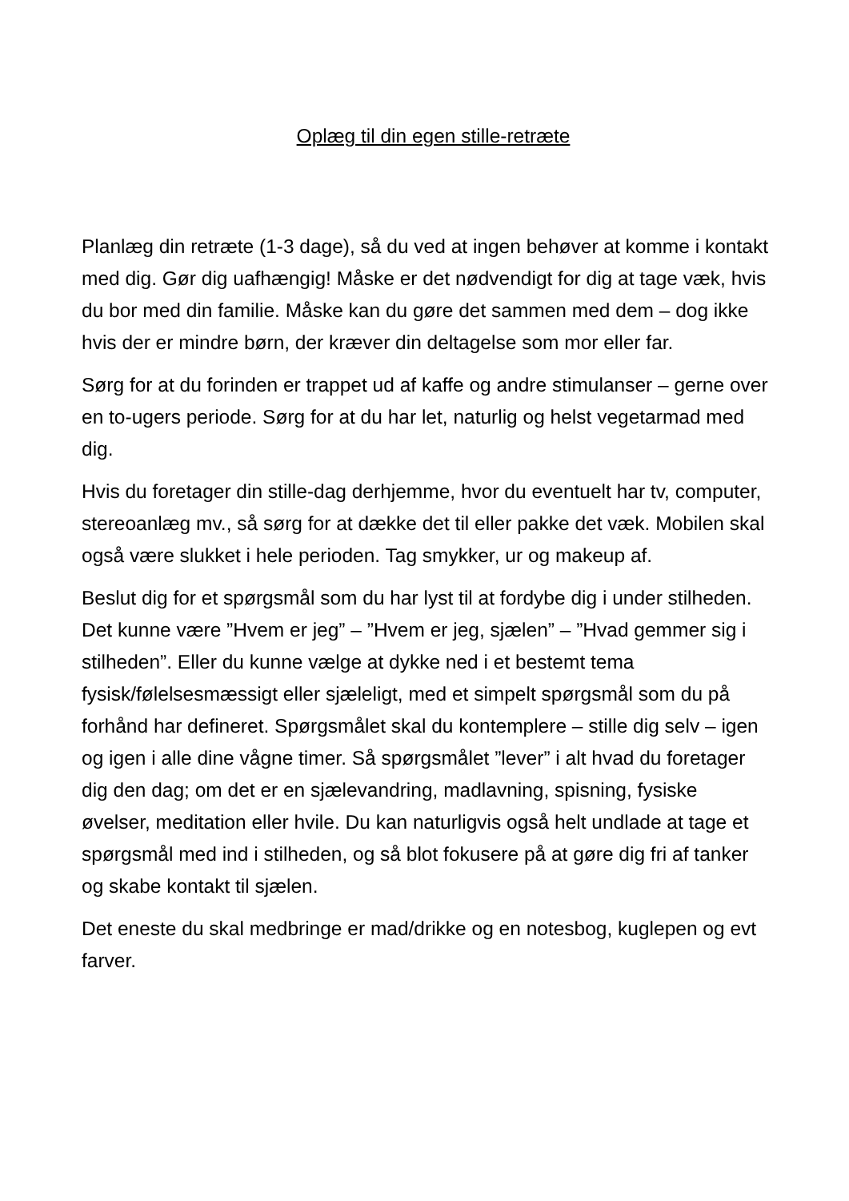Oplæg til din egen stille-retræte
Planlæg din retræte (1-3 dage), så du ved at ingen behøver at komme i kontakt med dig. Gør dig uafhængig! Måske er det nødvendigt for dig at tage væk, hvis du bor med din familie. Måske kan du gøre det sammen med dem – dog ikke hvis der er mindre børn, der kræver din deltagelse som mor eller far.
Sørg for at du forinden er trappet ud af kaffe og andre stimulanser – gerne over en to-ugers periode. Sørg for at du har let, naturlig og helst vegetarmad med dig.
Hvis du foretager din stille-dag derhjemme, hvor du eventuelt har tv, computer, stereoanlæg mv., så sørg for at dække det til eller pakke det væk. Mobilen skal også være slukket i hele perioden. Tag smykker, ur og makeup af.
Beslut dig for et spørgsmål som du har lyst til at fordybe dig i under stilheden. Det kunne være ”Hvem er jeg” – ”Hvem er jeg, sjælen” – ”Hvad gemmer sig i stilheden”. Eller du kunne vælge at dykke ned i et bestemt tema fysisk/følelsesmæssigt eller sjæleligt, med et simpelt spørgsmål som du på forhånd har defineret. Spørgsmålet skal du kontemplere – stille dig selv – igen og igen i alle dine vågne timer. Så spørgsmålet ”lever” i alt hvad du foretager dig den dag; om det er en sjælevandring, madlavning, spisning, fysiske øvelser, meditation eller hvile. Du kan naturligvis også helt undlade at tage et spørgsmål med ind i stilheden, og så blot fokusere på at gøre dig fri af tanker og skabe kontakt til sjælen.
Det eneste du skal medbringe er mad/drikke og en notesbog, kuglepen og evt farver.